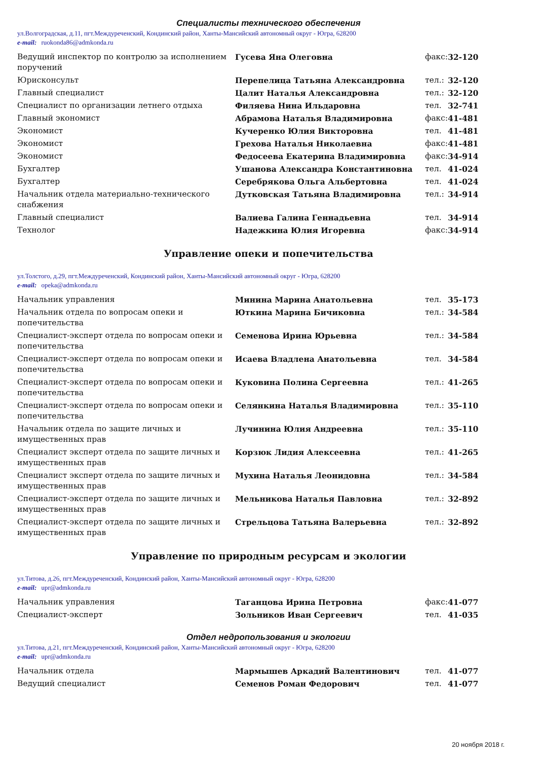Специалисты технического обеспечения
ул.Волгоградская, д.11, пгт.Междуреченский, Кондинский район, Ханты-Мансийский автономный округ - Югра, 628200
e-mail: ruokonda86@admkonda.ru
| Ведущий инспектор по контролю за исполнением поручений | Гусева Яна Олеговна | факс: | 32-120 |
| Юрисконсульт | Перепелица Татьяна Александровна | тел.: | 32-120 |
| Главный специалист | Цалит Наталья Александровна | тел.: | 32-120 |
| Специалист по организации летнего отдыха | Филяева Нина Ильдаровна | тел. | 32-741 |
| Главный экономист | Абрамова Наталья Владимировна | факс: | 41-481 |
| Экономист | Кучеренко Юлия Викторовна | тел. | 41-481 |
| Экономист | Грехова Наталья Николаевна | факс: | 41-481 |
| Экономист | Федосеева Екатерина Владимировна | факс: | 34-914 |
| Бухгалтер | Ушанова Александра Константиновна | тел. | 41-024 |
| Бухгалтер | Серебрякова Ольга Альбертовна | тел. | 41-024 |
| Начальник отдела материально-технического снабжения | Дутковская Татьяна Владимировна | тел.: | 34-914 |
| Главный специалист | Валиева Галина Геннадьевна | тел. | 34-914 |
| Технолог | Надежкина Юлия Игоревна | факс: | 34-914 |
Управление опеки и попечительства
ул.Толстого, д.29, пгт.Междуреченский, Кондинский район, Ханты-Мансийский автономный округ - Югра, 628200
e-mail: opeka@admkonda.ru
| Начальник управления | Минина Марина Анатольевна | тел. | 35-173 |
| Начальник отдела по вопросам опеки и попечительства | Юткина Марина Бичиковна | тел.: | 34-584 |
| Специалист-эксперт отдела по вопросам опеки и попечительства | Семенова Ирина Юрьевна | тел.: | 34-584 |
| Специалист-эксперт отдела по вопросам опеки и попечительства | Исаева Владлена Анатольевна | тел. | 34-584 |
| Специалист-эксперт отдела по вопросам опеки и попечительства | Куковина Полина Сергеевна | тел.: | 41-265 |
| Специалист-эксперт отдела по вопросам опеки и попечительства | Селянкина Наталья Владимировна | тел.: | 35-110 |
| Начальник отдела по защите личных и имущественных прав | Лучинина Юлия Андреевна | тел.: | 35-110 |
| Специалист эксперт отдела по защите личных и имущественных прав | Корзюк Лидия Алексеевна | тел.: | 41-265 |
| Специалист эксперт отдела по защите личных и имущественных прав | Мухина Наталья Леонидовна | тел.: | 34-584 |
| Специалист-эксперт отдела по защите личных и имущественных прав | Мельникова Наталья Павловна | тел.: | 32-892 |
| Специалист-эксперт отдела по защите личных и имущественных прав | Стрельцова Татьяна Валерьевна | тел.: | 32-892 |
Управление по природным ресурсам и экологии
ул.Титова, д.26, пгт.Междуреченский, Кондинский район, Ханты-Мансийский автономный округ - Югра, 628200
e-mail: upr@admkonda.ru
| Начальник управления | Таганцова Ирина Петровна | факс: | 41-077 |
| Специалист-эксперт | Зольников Иван Сергеевич | тел. | 41-035 |
Отдел недропользования и экологии
ул.Титова, д.21, пгт.Междуреченский, Кондинский район, Ханты-Мансийский автономный округ - Югра, 628200
e-mail: upr@admkonda.ru
| Начальник отдела | Мармышев Аркадий Валентинович | тел. | 41-077 |
| Ведущий специалист | Семенов Роман Федорович | тел. | 41-077 |
20 ноября 2018 г.